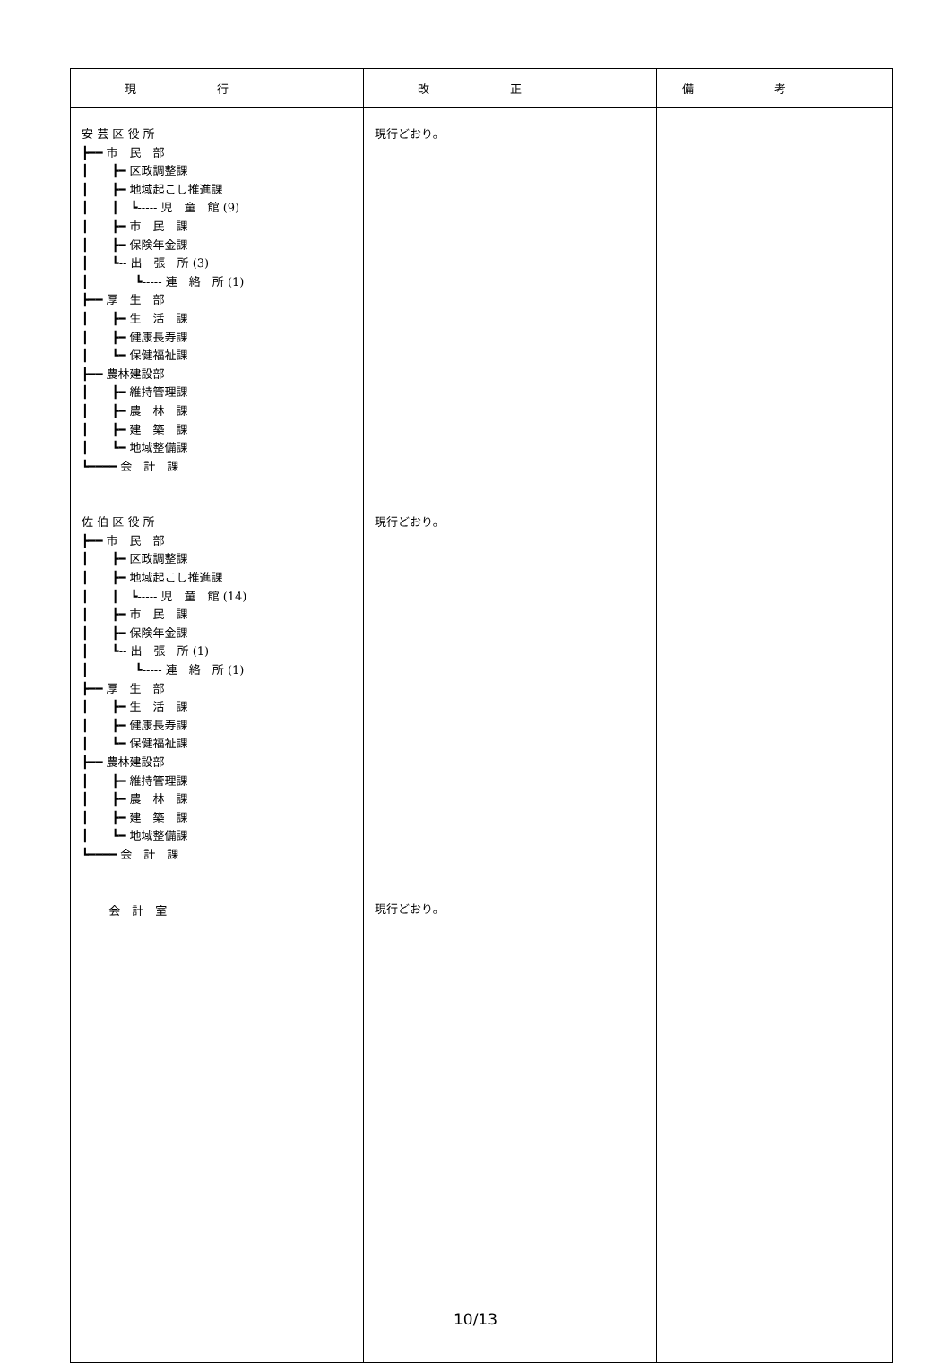| 現行 | 改正 | 備考 |
| --- | --- | --- |
| 安 芸 区 役 所 ┣━━ 市 民 部 ┃ ┣━ 区政調整課 ┃ ┣━ 地域起こし推進課 ┃ ┃ ┗----- 児 童 館 (9) ┃ ┣━ 市 民 課 ┃ ┣━ 保険年金課 ┃ ┗-- 出 張 所 (3) ┃ ┗----- 連 絡 所 (1) ┣━━ 厚 生 部 ┃ ┣━ 生 活 課 ┃ ┣━ 健康長寿課 ┃ ┗━ 保健福祉課 ┣━━ 農林建設部 ┃ ┣━ 維持管理課 ┃ ┣━ 農 林 課 ┃ ┣━ 建 築 課 ┃ ┗━ 地域整備課 ┗━━━━ 会 計 課 佐 伯 区 役 所 ┣━━ 市 民 部 ┃ ┣━ 区政調整課 ┃ ┣━ 地域起こし推進課 ┃ ┃ ┗----- 児 童 館 (14) ┃ ┣━ 市 民 課 ┃ ┣━ 保険年金課 ┃ ┗-- 出 張 所 (1) ┃ ┗----- 連 絡 所 (1) ┣━━ 厚 生 部 ┃ ┣━ 生 活 課 ┃ ┣━ 健康長寿課 ┃ ┗━ 保健福祉課 ┣━━ 農林建設部 ┃ ┣━ 維持管理課 ┃ ┣━ 農 林 課 ┃ ┣━ 建 築 課 ┃ ┗━ 地域整備課 ┗━━━━ 会 計 課 会 計 室 | 現行どおり。 現行どおり。 現行どおり。 | |
10/13